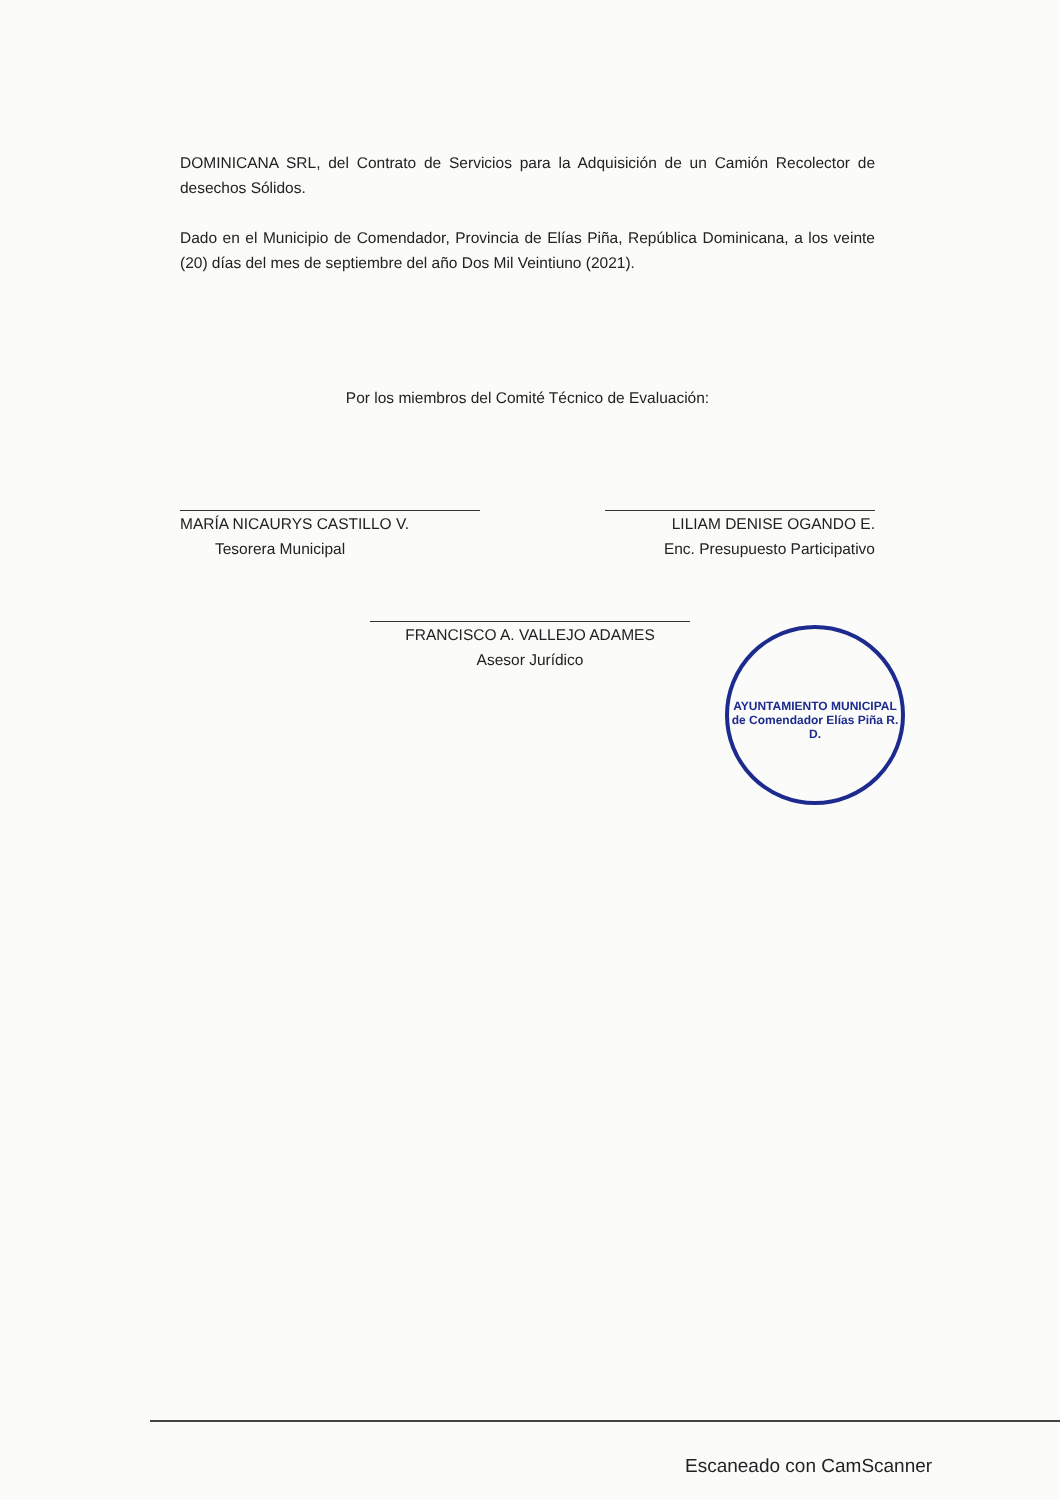DOMINICANA SRL, del Contrato de Servicios para la Adquisición de un Camión Recolector de desechos Sólidos.
Dado en el Municipio de Comendador, Provincia de Elías Piña, República Dominicana, a los veinte (20) días del mes de septiembre del año Dos Mil Veintiuno (2021).
Por los miembros del Comité Técnico de Evaluación:
MARÍA NICAURYS CASTILLO V.
Tesorera Municipal
LILIAM DENISE OGANDO E.
Enc. Presupuesto Participativo
FRANCISCO A. VALLEJO ADAMES
Asesor Jurídico
AYUNTAMIENTO MUNICIPAL
de Comendador Elías Piña R. D.
Escaneado con CamScanner